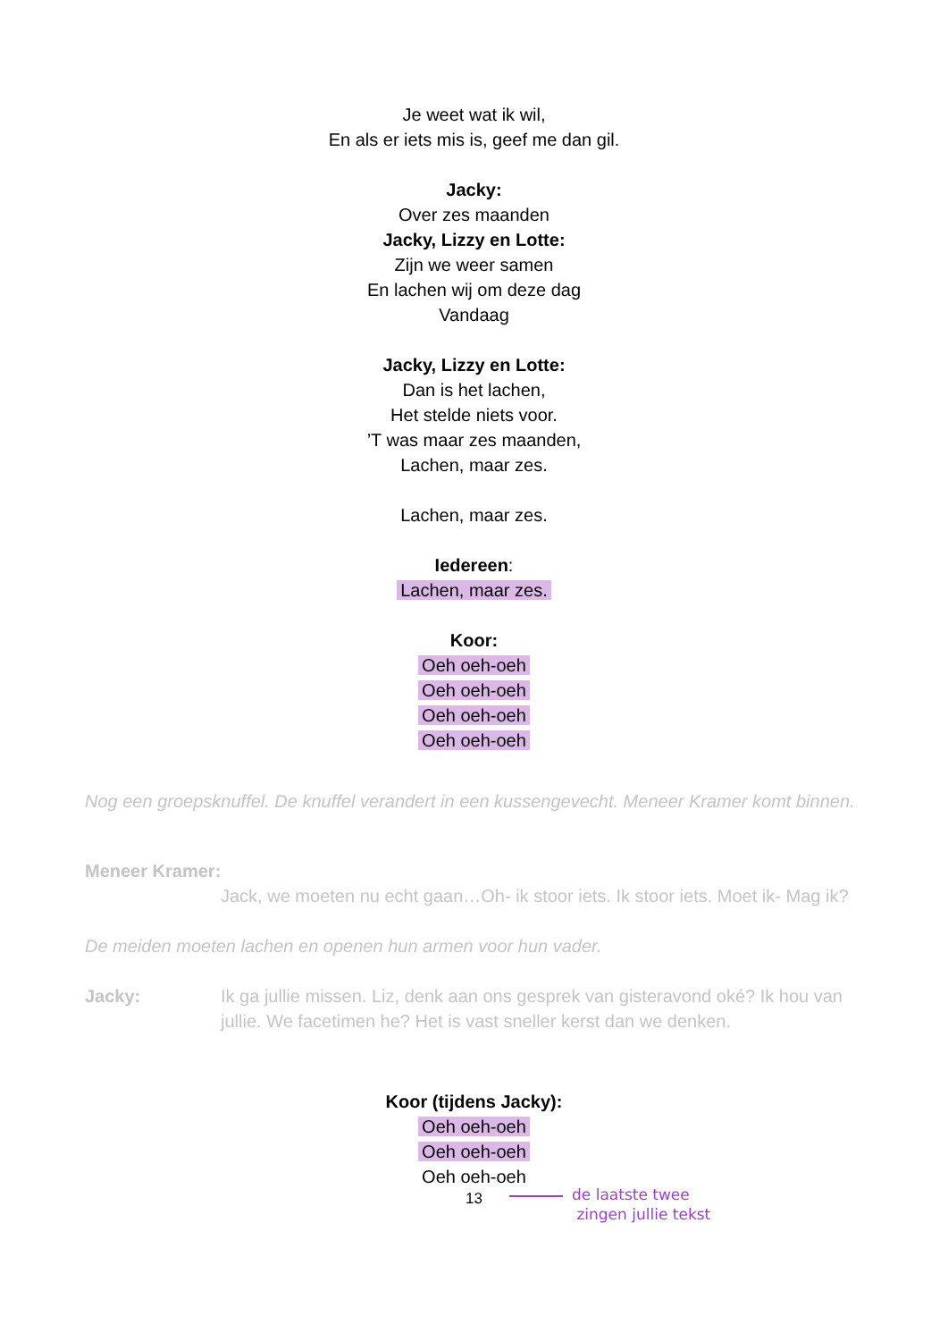Je weet wat ik wil,
En als er iets mis is, geef me dan gil.
Jacky:
Over zes maanden
Jacky, Lizzy en Lotte:
Zijn we weer samen
En lachen wij om deze dag
Vandaag
Jacky, Lizzy en Lotte:
Dan is het lachen,
Het stelde niets voor.
’T was maar zes maanden,
Lachen, maar zes.
Lachen, maar zes.
Iedereen:
Lachen, maar zes.
Koor:
Oeh oeh-oeh
Oeh oeh-oeh
Oeh oeh-oeh
Oeh oeh-oeh
Nog een groepsknuffel. De knuffel verandert in een kussengevecht. Meneer Kramer komt binnen.
Meneer Kramer:
Jack, we moeten nu echt gaan…Oh- ik stoor iets. Ik stoor iets. Moet ik- Mag ik?
De meiden moeten lachen en openen hun armen voor hun vader.
Jacky: Ik ga jullie missen. Liz, denk aan ons gesprek van gisteravond oké? Ik hou van jullie. We facetimen he? Het is vast sneller kerst dan we denken.
Koor (tijdens Jacky):
Oeh oeh-oeh
Oeh oeh-oeh
Oeh oeh-oeh
de laatste twee
zingen jullie tekst
13